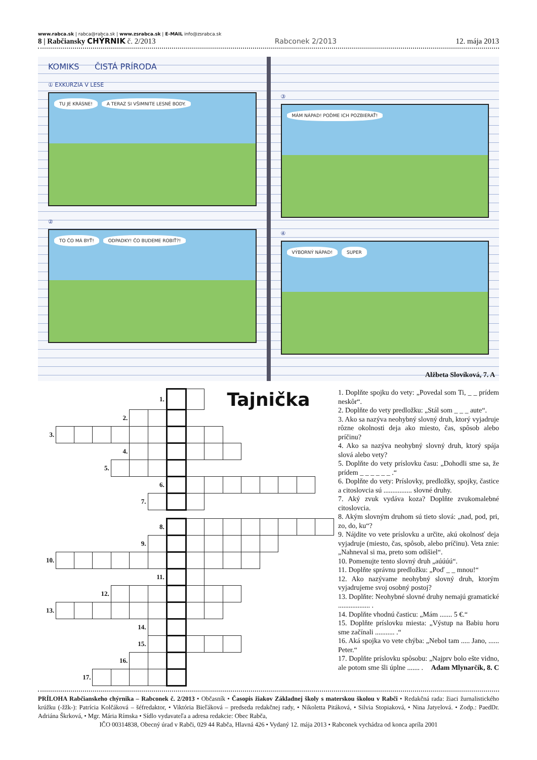www.rabca.sk | rabca@rabca.sk | www.zsrabca.sk | E-MAIL info@zsrabca.sk
8 | Rabčiansky CHÝRNIK č. 2/2013 Rabconek 2/2013 12. mája 2013
KOMIKS ČISTÁ PRÍRODA
① EXKURZIA V LESE
TU JE KRÁSNE! A TERAZ SI VŠIMNITE LESNÉ BODY.
②
TO ČO MÁ BYŤ! ODPADKY! ČO BUDEME ROBIŤ?!
③
MÁM NÁPAD! POĎME ICH POZBIERAŤ!
④
VÝBORNÝ NÁPAD! SUPER
Alžbeta Slovíková, 7. A
| | | | | | | 1. | | | Tajnička | | | | | | |
| | | | | 2. | | | | | | | | | | | |
| 3. | | | | | | | | | | | | | | | |
| | | | | 4. | | | | | | | | | | | |
| | | | 5. | | | | | | | | | | | | |
| | | | | | | 6. | | | | | | | | | |
| | | | | | 7. | | | | | | | | | | |
| | | | | | | 8. | | | | | | | | | |
| | | | | | 9. | | | | | | | | | | |
| 10. | | | | | | | | | | | | | | | |
| | | | | | | 11. | | | | | | | | | |
| | | | 12. | | | | | | | | | | | | |
| 13. | | | | | | | | | | | | | | | |
| | | | | | 14. | | | | | | | | | | |
| | | | | | 15. | | | | | | | | | | |
| | | | | 16. | | | | | | | | | | | |
| | | 17. | | | | | | | | | | | | | |
1. Doplňte spojku do vety: „Povedal som Ti, _ _ prídem neskôr“.
2. Doplňte do vety predložku: „Stál som _ _ _ aute“.
3. Ako sa nazýva neohybný slovný druh, ktorý vyjadruje rôzne okolnosti deja ako miesto, čas, spôsob alebo príčinu?
4. Ako sa nazýva neohybný slovný druh, ktorý spája slová alebo vety?
5. Doplňte do vety príslovku času: „Dohodli sme sa, že prídem _ _ _ _ _ _ .“
6. Doplňte do vety: Príslovky, predložky, spojky, častice a citoslovcia sú ................ slovné druhy.
7. Aký zvuk vydáva koza? Doplňte zvukomalebné citoslovcia.
8. Akým slovným druhom sú tieto slová: „nad, pod, pri, zo, do, ku“?
9. Nájdite vo vete príslovku a určite, akú okolnosť deja vyjadruje (miesto, čas, spôsob, alebo príčinu). Veta znie: „Nahneval si ma, preto som odišiel“.
10. Pomenujte tento slovný druh „aúúúú“.
11. Doplňte správnu predložku: „Poď _ _ mnou!“
12. Ako nazývame neohybný slovný druh, ktorým vyjadrujeme svoj osobný postoj?
13. Doplňte: Neohybné slovné druhy nemajú gramatické .................. .
14. Doplňte vhodnú časticu: „Mám ....... 5 €.“
15. Doplňte príslovku miesta: „Výstup na Babiu horu sme začínali ........... .“
16. Aká spojka vo vete chýba: „Nebol tam ..... Jano, ...... Peter.“
17. Doplňte príslovku spôsobu: „Najprv bolo ešte vidno, ale potom sme šli úplne ....... . Adam Mlynarčík, 8. C
PRÍLOHA Rabčianskeho chýrnika – Rabconek č. 2/2013 • Občasník • Časopis žiakov Základnej školy s materskou školou v Rabči • Redakčná rada: žiaci žurnalistického krúžku (-žžk-): Patrícia Kolčáková – šéfredaktor, • Viktória Bieľáková – predseda redakčnej rady, • Nikoletta Pitáková, • Silvia Stopiaková, • Nina Jatyelová. • Zodp.: PaedDr. Adriána Škrková, • Mgr. Mária Rímska • Sídlo vydavateľa a adresa redakcie: Obec Rabča,
IČO 00314838, Obecný úrad v Rabči, 029 44 Rabča, Hlavná 426 • Vydaný 12. mája 2013 • Rabconek vychádza od konca apríla 2001